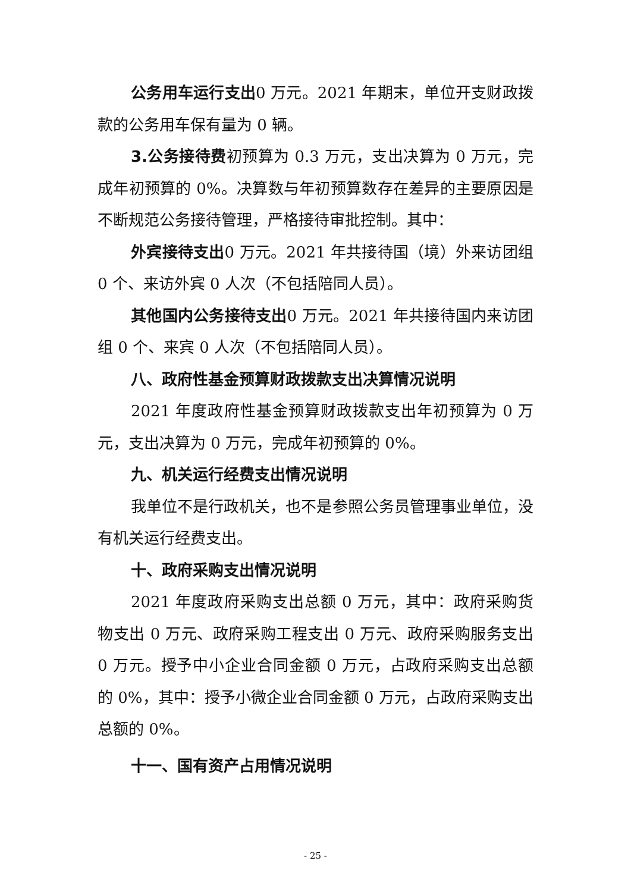公务用车运行支出0 万元。2021 年期末，单位开支财政拨款的公务用车保有量为 0 辆。
3.公务接待费初预算为 0.3 万元，支出决算为 0 万元，完成年初预算的 0%。决算数与年初预算数存在差异的主要原因是不断规范公务接待管理，严格接待审批控制。其中：
外宾接待支出0 万元。2021 年共接待国（境）外来访团组 0 个、来访外宾 0 人次（不包括陪同人员）。
其他国内公务接待支出0 万元。2021 年共接待国内来访团组 0 个、来宾 0 人次（不包括陪同人员）。
八、政府性基金预算财政拨款支出决算情况说明
2021 年度政府性基金预算财政拨款支出年初预算为 0 万元，支出决算为 0 万元，完成年初预算的 0%。
九、机关运行经费支出情况说明
我单位不是行政机关，也不是参照公务员管理事业单位，没有机关运行经费支出。
十、政府采购支出情况说明
2021 年度政府采购支出总额 0 万元，其中：政府采购货物支出 0 万元、政府采购工程支出 0 万元、政府采购服务支出 0 万元。授予中小企业合同金额 0 万元，占政府采购支出总额的 0%，其中：授予小微企业合同金额 0 万元，占政府采购支出总额的 0%。
十一、国有资产占用情况说明
- 25 -